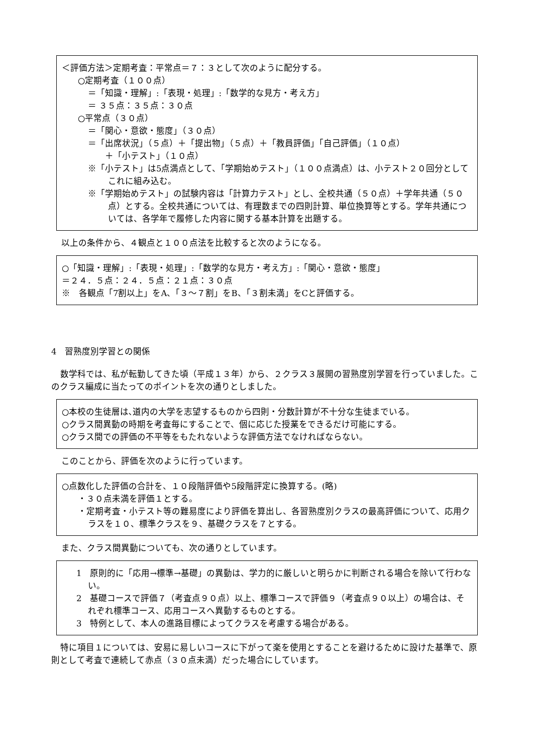＜評価方法＞定期考査：平常点＝７：３として次のように配分する。
○定期考査（１００点）
＝「知識・理解」:「表現・処理」:「数学的な見方・考え方」
＝ ３５点：３５点：３０点
○平常点（３０点）
＝「関心・意欲・態度」（３０点）
＝「出席状況」（５点）＋「提出物」（５点）＋「教員評価」「自己評価」（１０点）
　　＋「小テスト」（１０点）
※「小テスト」は5点満点として、「学期始めテスト」（１００点満点）は、小テスト２０回分としてこれに組み込む。
※「学期始めテスト」の試験内容は「計算力テスト」とし、全校共通（５０点）＋学年共通（５０点）とする。全校共通については、有理数までの四則計算、単位換算等とする。学年共通については、各学年で履修した内容に関する基本計算を出題する。
以上の条件から、４観点と１００点法を比較すると次のようになる。
○「知識・理解」:「表現・処理」:「数学的な見方・考え方」:「関心・意欲・態度」
＝２４．５点：２４．５点：２１点：３０点
※　各観点「7割以上」をA、「３～７割」をB、「３割未満」をCと評価する。
4　習熟度別学習との関係
数学科では、私が転勤してきた頃（平成１３年）から、２クラス３展開の習熟度別学習を行っていました。このクラス編成に当たってのポイントを次の通りとしました。
○本校の生徒層は､道内の大学を志望するものから四則・分数計算が不十分な生徒までいる。
○クラス間異動の時期を考査毎にすることで、個に応じた授業をできるだけ可能にする。
○クラス間での評価の不平等をもたれないような評価方法でなければならない。
このことから、評価を次のように行っています。
○点数化した評価の合計を、１０段階評価や5段階評定に換算する。(略)
・３０点未満を評価１とする。
・定期考査・小テスト等の難易度により評価を算出し、各習熟度別クラスの最高評価について、応用クラスを１０、標準クラスを９、基礎クラスを７とする。
また、クラス間異動についても、次の通りとしています。
　1　原則的に「応用→標準→基礎」の異動は、学力的に厳しいと明らかに判断される場合を除いて行わない。
　2　基礎コースで評価７（考査点９０点）以上、標準コースで評価９（考査点９０以上）の場合は、それぞれ標準コース、応用コースへ異動するものとする。
　3　特例として、本人の進路目標によってクラスを考慮する場合がある。
特に項目１については、安易に易しいコースに下がって楽を使用とすることを避けるために設けた基準で、原則として考査で連続して赤点（３０点未満）だった場合にしています。